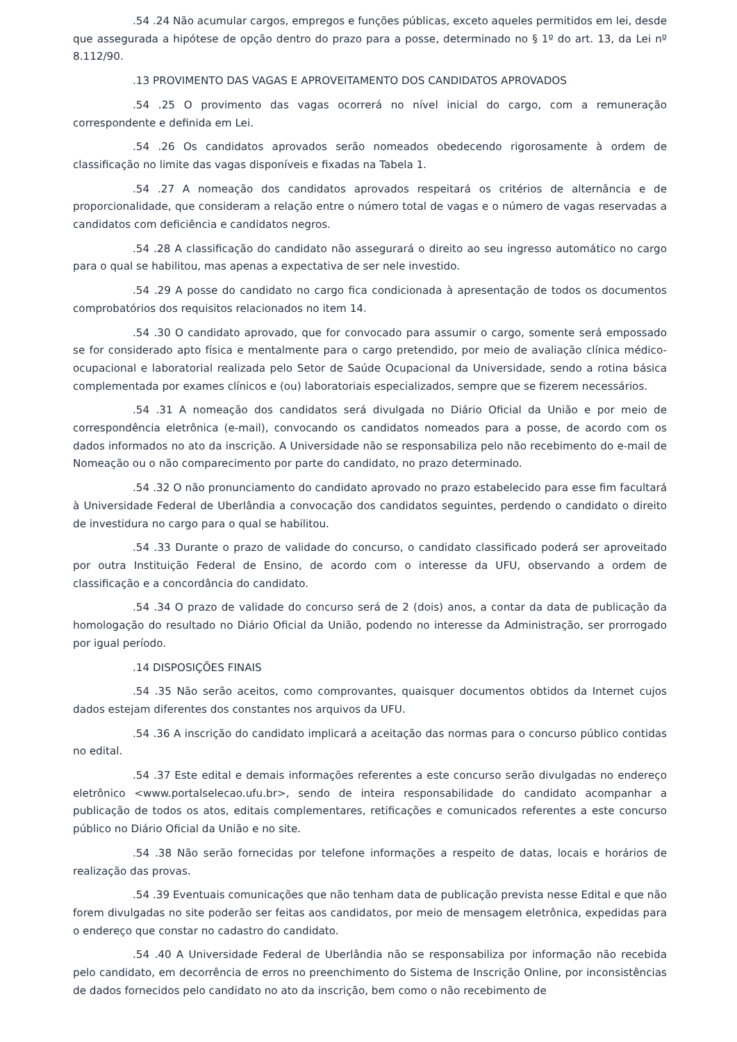.54 .24 Não acumular cargos, empregos e funções públicas, exceto aqueles permitidos em lei, desde que assegurada a hipótese de opção dentro do prazo para a posse, determinado no § 1º do art. 13, da Lei nº 8.112/90.
.13 PROVIMENTO DAS VAGAS E APROVEITAMENTO DOS CANDIDATOS APROVADOS
.54 .25 O provimento das vagas ocorrerá no nível inicial do cargo, com a remuneração correspondente e definida em Lei.
.54 .26 Os candidatos aprovados serão nomeados obedecendo rigorosamente à ordem de classificação no limite das vagas disponíveis e fixadas na Tabela 1.
.54 .27 A nomeação dos candidatos aprovados respeitará os critérios de alternância e de proporcionalidade, que consideram a relação entre o número total de vagas e o número de vagas reservadas a candidatos com deficiência e candidatos negros.
.54 .28 A classificação do candidato não assegurará o direito ao seu ingresso automático no cargo para o qual se habilitou, mas apenas a expectativa de ser nele investido.
.54 .29 A posse do candidato no cargo fica condicionada à apresentação de todos os documentos comprobatórios dos requisitos relacionados no item 14.
.54 .30 O candidato aprovado, que for convocado para assumir o cargo, somente será empossado se for considerado apto física e mentalmente para o cargo pretendido, por meio de avaliação clínica médico-ocupacional e laboratorial realizada pelo Setor de Saúde Ocupacional da Universidade, sendo a rotina básica complementada por exames clínicos e (ou) laboratoriais especializados, sempre que se fizerem necessários.
.54 .31 A nomeação dos candidatos será divulgada no Diário Oficial da União e por meio de correspondência eletrônica (e-mail), convocando os candidatos nomeados para a posse, de acordo com os dados informados no ato da inscrição. A Universidade não se responsabiliza pelo não recebimento do e-mail de Nomeação ou o não comparecimento por parte do candidato, no prazo determinado.
.54 .32 O não pronunciamento do candidato aprovado no prazo estabelecido para esse fim facultará à Universidade Federal de Uberlândia a convocação dos candidatos seguintes, perdendo o candidato o direito de investidura no cargo para o qual se habilitou.
.54 .33 Durante o prazo de validade do concurso, o candidato classificado poderá ser aproveitado por outra Instituição Federal de Ensino, de acordo com o interesse da UFU, observando a ordem de classificação e a concordância do candidato.
.54 .34 O prazo de validade do concurso será de 2 (dois) anos, a contar da data de publicação da homologação do resultado no Diário Oficial da União, podendo no interesse da Administração, ser prorrogado por igual período.
.14 DISPOSIÇÕES FINAIS
.54 .35 Não serão aceitos, como comprovantes, quaisquer documentos obtidos da Internet cujos dados estejam diferentes dos constantes nos arquivos da UFU.
.54 .36 A inscrição do candidato implicará a aceitação das normas para o concurso público contidas no edital.
.54 .37 Este edital e demais informações referentes a este concurso serão divulgadas no endereço eletrônico <www.portalselecao.ufu.br>, sendo de inteira responsabilidade do candidato acompanhar a publicação de todos os atos, editais complementares, retificações e comunicados referentes a este concurso público no Diário Oficial da União e no site.
.54 .38 Não serão fornecidas por telefone informações a respeito de datas, locais e horários de realização das provas.
.54 .39 Eventuais comunicações que não tenham data de publicação prevista nesse Edital e que não forem divulgadas no site poderão ser feitas aos candidatos, por meio de mensagem eletrônica, expedidas para o endereço que constar no cadastro do candidato.
.54 .40 A Universidade Federal de Uberlândia não se responsabiliza por informação não recebida pelo candidato, em decorrência de erros no preenchimento do Sistema de Inscrição Online, por inconsistências de dados fornecidos pelo candidato no ato da inscrição, bem como o não recebimento de